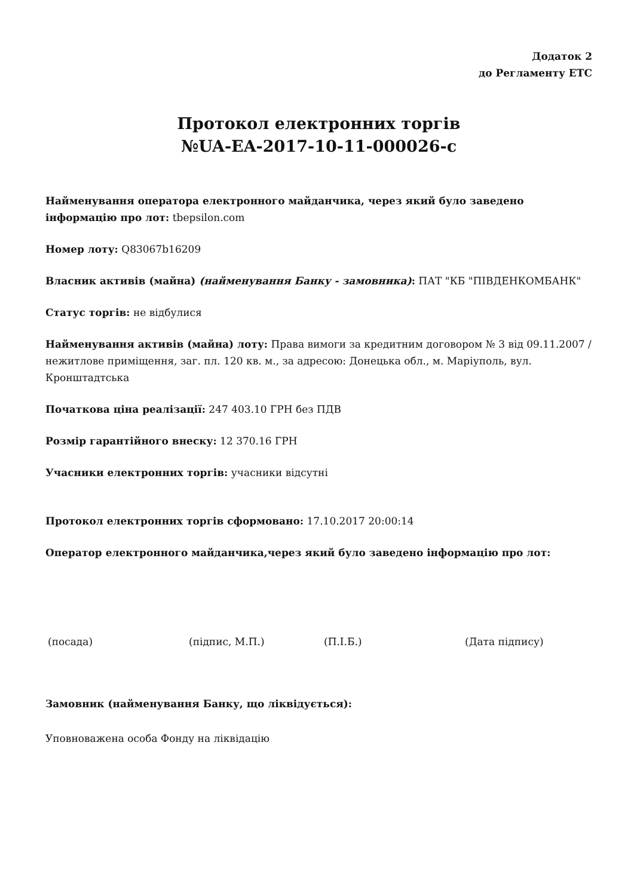Додаток 2
до Регламенту ЕТС
Протокол електронних торгів
№UA-EA-2017-10-11-000026-c
Найменування оператора електронного майданчика, через який було заведено інформацію про лот: tbepsilon.com
Номер лоту: Q83067b16209
Власник активів (майна) (найменування Банку - замовника): ПАТ "КБ "ПІВДЕНКОМБАНК"
Статус торгів: не відбулися
Найменування активів (майна) лоту: Права вимоги за кредитним договором № 3 від 09.11.2007 / нежитлове приміщення, заг. пл. 120 кв. м., за адресою: Донецька обл., м. Маріуполь, вул. Кронштадтська
Початкова ціна реалізації: 247 403.10 ГРН без ПДВ
Розмір гарантійного внеску: 12 370.16 ГРН
Учасники електронних торгів: учасники відсутні
Протокол електронних торгів сформовано: 17.10.2017 20:00:14
Оператор електронного майданчика,через який було заведено інформацію про лот:
(посада) (підпис, М.П.) (П.І.Б.) (Дата підпису)
Замовник (найменування Банку, що ліквідується):
Уповноважена особа Фонду на ліквідацію